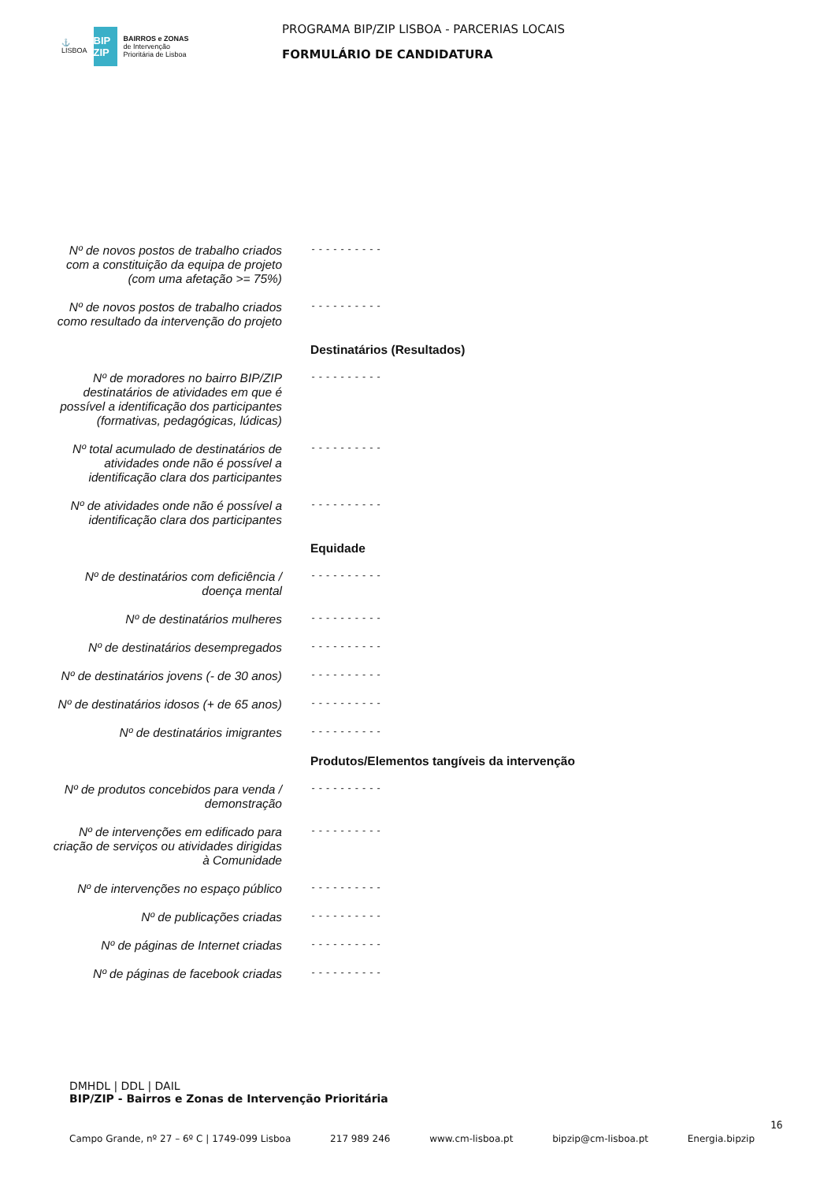⚓
LISBOA
BIP ZIP
BAIRROS e ZONAS
de Intervenção
Prioritária de Lisboa
PROGRAMA BIP/ZIP LISBOA - PARCERIAS LOCAIS
FORMULÁRIO DE CANDIDATURA
| Nº de novos postos de trabalho criados com a constituição da equipa de projeto (com uma afetação >= 75%) | ---------- |
| Nº de novos postos de trabalho criados como resultado da intervenção do projeto | ---------- |
| | Destinatários (Resultados) |
| Nº de moradores no bairro BIP/ZIP destinatários de atividades em que é possível a identificação dos participantes (formativas, pedagógicas, lúdicas) | ---------- |
| Nº total acumulado de destinatários de atividades onde não é possível a identificação clara dos participantes | ---------- |
| Nº de atividades onde não é possível a identificação clara dos participantes | ---------- |
| | Equidade |
| Nº de destinatários com deficiência / doença mental | ---------- |
| Nº de destinatários mulheres | ---------- |
| Nº de destinatários desempregados | ---------- |
| Nº de destinatários jovens (- de 30 anos) | ---------- |
| Nº de destinatários idosos (+ de 65 anos) | ---------- |
| Nº de destinatários imigrantes | ---------- |
| | Produtos/Elementos tangíveis da intervenção |
| Nº de produtos concebidos para venda / demonstração | ---------- |
| Nº de intervenções em edificado para criação de serviços ou atividades dirigidas à Comunidade | ---------- |
| Nº de intervenções no espaço público | ---------- |
| Nº de publicações criadas | ---------- |
| Nº de páginas de Internet criadas | ---------- |
| Nº de páginas de facebook criadas | ---------- |
DMHDL | DDL | DAIL
BIP/ZIP - Bairros e Zonas de Intervenção Prioritária
Campo Grande, nº 27 – 6º C | 1749-099 Lisboa 217 989 246 www.cm-lisboa.pt bipzip@cm-lisboa.pt Energia.bipzip
16